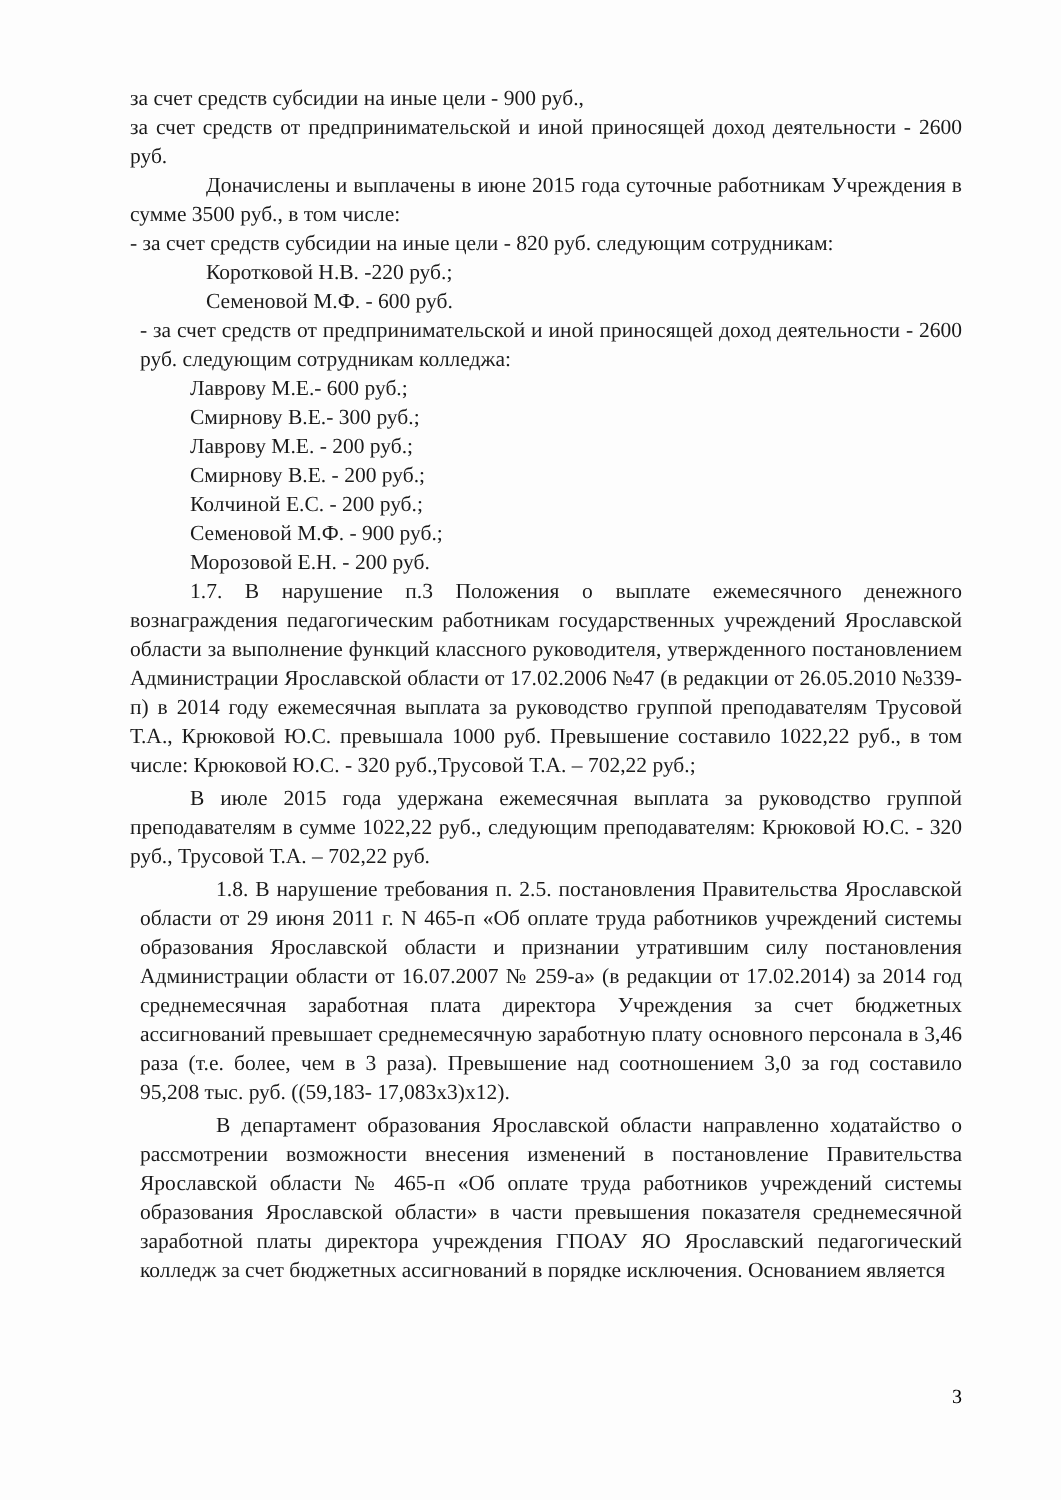за счет средств субсидии на иные цели - 900 руб.,
за счет средств от предпринимательской и иной приносящей доход деятельности - 2600 руб.
Доначислены и выплачены в июне 2015 года суточные работникам Учреждения в сумме 3500 руб., в том числе:
- за счет средств субсидии на иные цели - 820 руб. следующим сотрудникам:
Коротковой Н.В. -220 руб.;
Семеновой М.Ф. - 600 руб.
- за счет средств от предпринимательской и иной приносящей доход деятельности - 2600 руб. следующим сотрудникам колледжа:
Лаврову М.Е.- 600 руб.;
Смирнову В.Е.- 300 руб.;
Лаврову М.Е. - 200 руб.;
Смирнову В.Е. - 200 руб.;
Колчиной Е.С. - 200 руб.;
Семеновой М.Ф. - 900 руб.;
Морозовой Е.Н. - 200 руб.
1.7. В нарушение п.3 Положения о выплате ежемесячного денежного вознаграждения педагогическим работникам государственных учреждений Ярославской области за выполнение функций классного руководителя, утвержденного постановлением Администрации Ярославской области от 17.02.2006 №47 (в редакции от 26.05.2010 №339-п) в 2014 году ежемесячная выплата за руководство группой преподавателям Трусовой Т.А., Крюковой Ю.С. превышала 1000 руб. Превышение составило 1022,22 руб., в том числе: Крюковой Ю.С. - 320 руб.,Трусовой Т.А. – 702,22 руб.;
В июле 2015 года удержана ежемесячная выплата за руководство группой преподавателям в сумме 1022,22 руб., следующим преподавателям: Крюковой Ю.С. - 320 руб., Трусовой Т.А. – 702,22 руб.
1.8. В нарушение требования п. 2.5. постановления Правительства Ярославской области от 29 июня 2011 г. N 465-п «Об оплате труда работников учреждений системы образования Ярославской области и признании утратившим силу постановления Администрации области от 16.07.2007 № 259-а» (в редакции от 17.02.2014) за 2014 год среднемесячная заработная плата директора Учреждения за счет бюджетных ассигнований превышает среднемесячную заработную плату основного персонала в 3,46 раза (т.е. более, чем в 3 раза). Превышение над соотношением 3,0 за год составило 95,208 тыс. руб. ((59,183- 17,083x3)x12).
В департамент образования Ярославской области направленно ходатайство о рассмотрении возможности внесения изменений в постановление Правительства Ярославской области № 465-п «Об оплате труда работников учреждений системы образования Ярославской области» в части превышения показателя среднемесячной заработной платы директора учреждения ГПОАУ ЯО Ярославский педагогический колледж за счет бюджетных ассигнований в порядке исключения. Основанием является
3